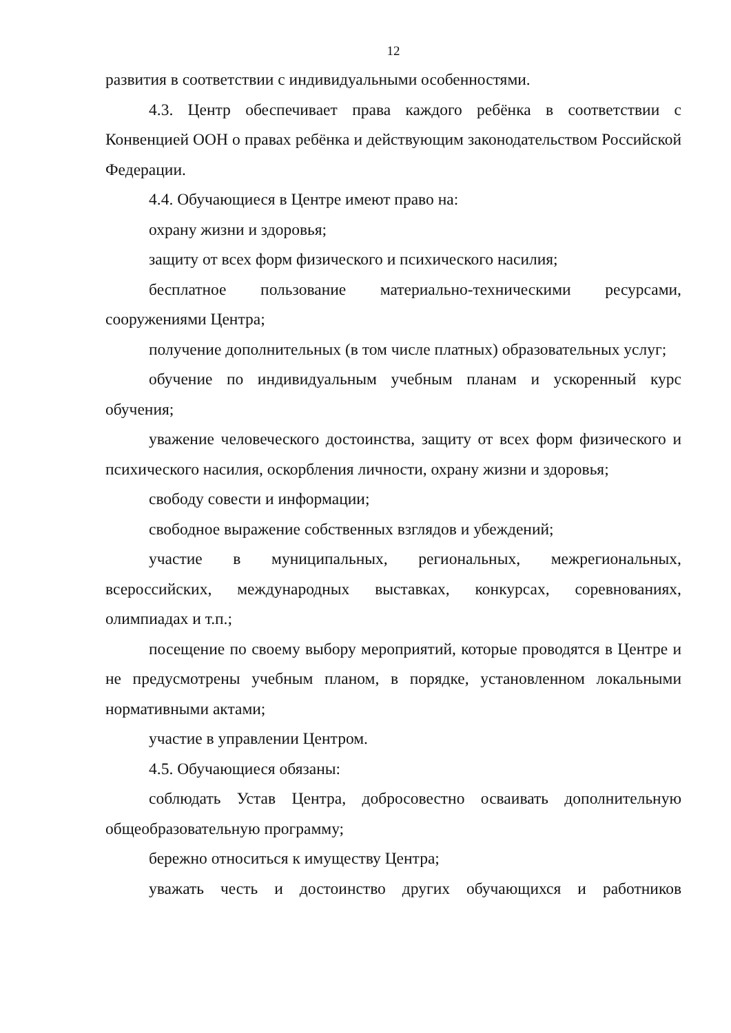12
развития в соответствии с индивидуальными особенностями.
4.3. Центр обеспечивает права каждого ребёнка в соответствии с Конвенцией ООН о правах ребёнка и действующим законодательством Российской Федерации.
4.4. Обучающиеся в Центре имеют право на:
охрану жизни и здоровья;
защиту от всех форм физического и психического насилия;
бесплатное пользование материально-техническими ресурсами, сооружениями Центра;
получение дополнительных (в том числе платных) образовательных услуг;
обучение по индивидуальным учебным планам и ускоренный курс обучения;
уважение человеческого достоинства, защиту от всех форм физического и психического насилия, оскорбления личности, охрану жизни и здоровья;
свободу совести и информации;
свободное выражение собственных взглядов и убеждений;
участие в муниципальных, региональных, межрегиональных, всероссийских, международных выставках, конкурсах, соревнованиях, олимпиадах и т.п.;
посещение по своему выбору мероприятий, которые проводятся в Центре и не предусмотрены учебным планом, в порядке, установленном локальными нормативными актами;
участие в управлении Центром.
4.5. Обучающиеся обязаны:
соблюдать Устав Центра, добросовестно осваивать дополнительную общеобразовательную программу;
бережно относиться к имуществу Центра;
уважать честь и достоинство других обучающихся и работников